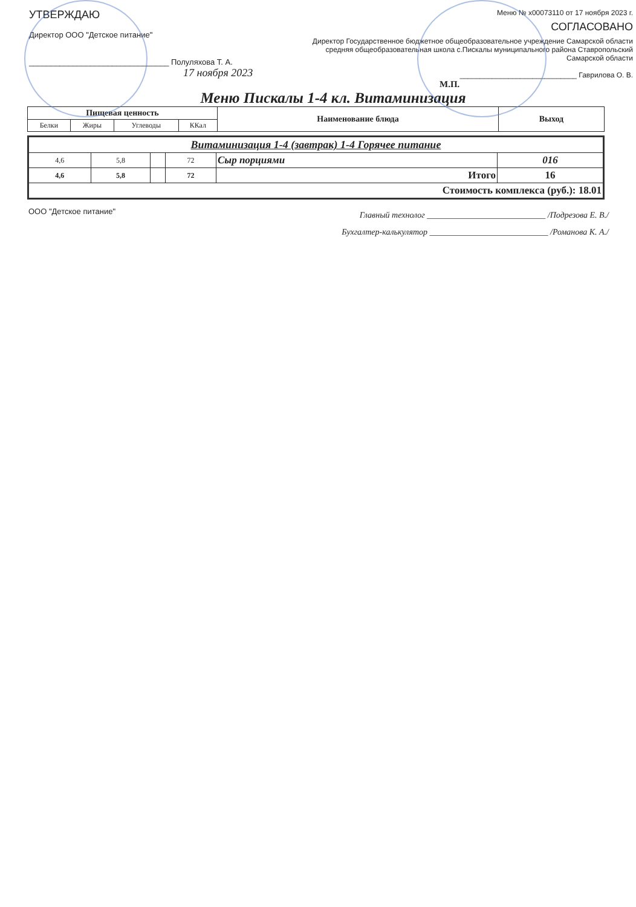УТВЕРЖДАЮ
Директор ООО "Детское питание"
________________________________ Полуляхова Т. А.
17 ноября 2023
Меню № х00073110 от 17 ноября 2023 г.
СОГЛАСОВАНО
Директор Государственное бюджетное общеобразовательное учреждение Самарской области средняя общеобразовательная школа с.Пискалы муниципального района Ставропольский Самарской области
_____________________________ Гаврилова О. В.
М.П.
Меню Пискалы 1-4 кл. Витаминизация
| Пищевая ценность | | | | Наименование блюда | Выход |
| --- | --- | --- | --- | --- | --- |
| Белки | Жиры | Углеводы | ККал | | |
| Витаминизация 1-4 (завтрак) 1-4 Горячее питание | | | | | |
| 4,6 | 5,8 | | 72 | Сыр порциями | 016 |
| 4,6 | 5,8 | | 72 | Итого | 16 |
| Стоимость комплекса (руб.): 18.01 | | | | | |
ООО "Детское питание"
Главный технолог ____________________________ /Подрезова Е. В./
Бухгалтер-калькулятор ____________________________ /Романова К. А./